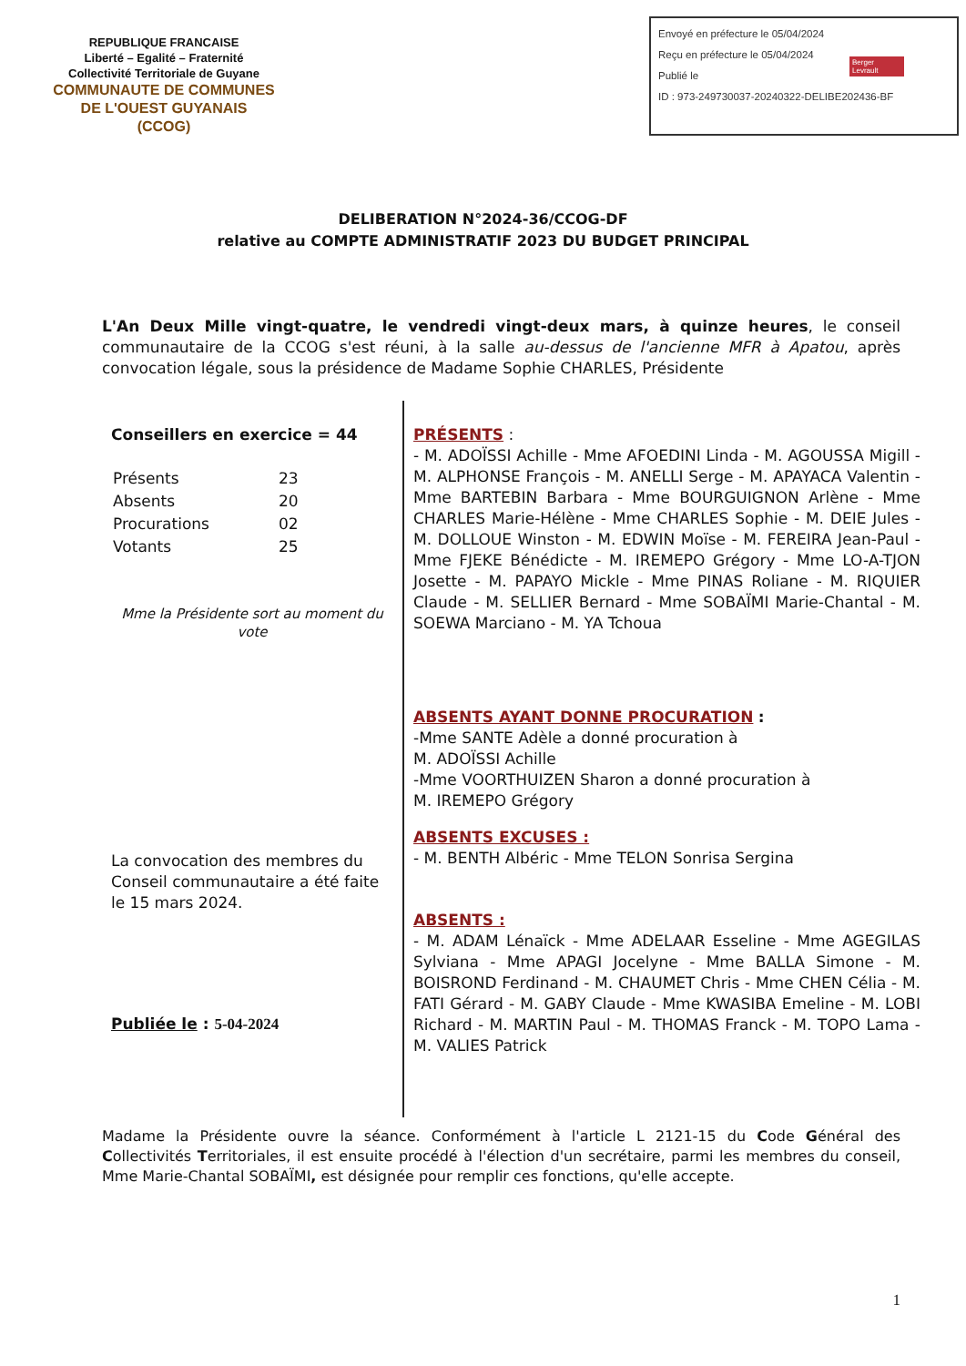REPUBLIQUE FRANCAISE
Liberté – Egalité – Fraternité
Collectivité Territoriale de Guyane
COMMUNAUTE DE COMMUNES
DE L'OUEST GUYANAIS
(CCOG)
Envoyé en préfecture le 05/04/2024
Reçu en préfecture le 05/04/2024
Publié le
ID : 973-249730037-20240322-DELIBE202436-BF
Berger Levrault
DELIBERATION N°2024-36/CCOG-DF
relative au COMPTE ADMINISTRATIF 2023 DU BUDGET PRINCIPAL
L'An Deux Mille vingt-quatre, le vendredi vingt-deux mars, à quinze heures, le conseil communautaire de la CCOG s'est réuni, à la salle au-dessus de l'ancienne MFR à Apatou, après convocation légale, sous la présidence de Madame Sophie CHARLES, Présidente
Conseillers en exercice = 44
| Présents | 23 |
| Absents | 20 |
| Procurations | 02 |
| Votants | 25 |
Mme la Présidente sort au moment du vote
La convocation des membres du Conseil communautaire a été faite le 15 mars 2024.
Publiée le : 5-04-2024
PRÉSENTS :
- M. ADOÏSSI Achille - Mme AFOEDINI Linda - M. AGOUSSA Migill - M. ALPHONSE François - M. ANELLI Serge - M. APAYACA Valentin - Mme BARTEBIN Barbara - Mme BOURGUIGNON Arlène - Mme CHARLES Marie-Hélène - Mme CHARLES Sophie - M. DEIE Jules - M. DOLLOUE Winston - M. EDWIN Moïse - M. FEREIRA Jean-Paul - Mme FJEKE Bénédicte - M. IREMEPO Grégory - Mme LO-A-TJON Josette - M. PAPAYO Mickle - Mme PINAS Roliane - M. RIQUIER Claude - M. SELLIER Bernard - Mme SOBAÏMI Marie-Chantal - M. SOEWA Marciano - M. YA Tchoua
ABSENTS AYANT DONNE PROCURATION :
-Mme SANTE Adèle a donné procuration à
M. ADOÏSSI Achille
-Mme VOORTHUIZEN Sharon a donné procuration à
M. IREMEPO Grégory
ABSENTS EXCUSES :
- M. BENTH Albéric - Mme TELON Sonrisa Sergina
ABSENTS :
- M. ADAM Lénaïck - Mme ADELAAR Esseline - Mme AGEGILAS Sylviana - Mme APAGI Jocelyne - Mme BALLA Simone - M. BOISROND Ferdinand - M. CHAUMET Chris - Mme CHEN Célia - M. FATI Gérard - M. GABY Claude - Mme KWASIBA Emeline - M. LOBI Richard - M. MARTIN Paul - M. THOMAS Franck - M. TOPO Lama - M. VALIES Patrick
Madame la Présidente ouvre la séance. Conformément à l'article L 2121-15 du Code Général des Collectivités Territoriales, il est ensuite procédé à l'élection d'un secrétaire, parmi les membres du conseil, Mme Marie-Chantal SOBAÏMI, est désignée pour remplir ces fonctions, qu'elle accepte.
1